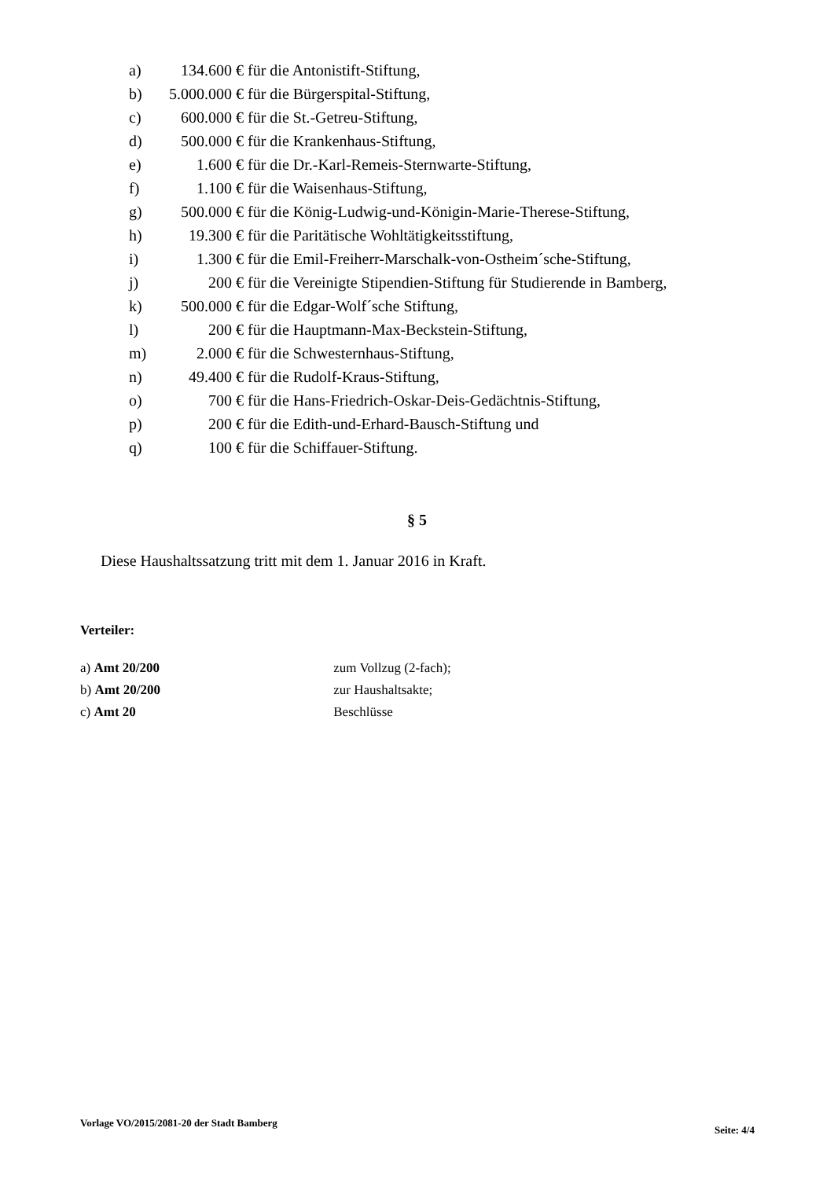a) 134.600 € für die Antonistift-Stiftung,
b) 5.000.000 € für die Bürgerspital-Stiftung,
c) 600.000 € für die St.-Getreu-Stiftung,
d) 500.000 € für die Krankenhaus-Stiftung,
e) 1.600 € für die Dr.-Karl-Remeis-Sternwarte-Stiftung,
f) 1.100 € für die Waisenhaus-Stiftung,
g) 500.000 € für die König-Ludwig-und-Königin-Marie-Therese-Stiftung,
h) 19.300 € für die Paritätische Wohltätigkeitsstiftung,
i) 1.300 € für die Emil-Freiherr-Marschalk-von-Ostheim´sche-Stiftung,
j) 200 € für die Vereinigte Stipendien-Stiftung für Studierende in Bamberg,
k) 500.000 € für die Edgar-Wolf´sche Stiftung,
l) 200 € für die Hauptmann-Max-Beckstein-Stiftung,
m) 2.000 € für die Schwesternhaus-Stiftung,
n) 49.400 € für die Rudolf-Kraus-Stiftung,
o) 700 € für die Hans-Friedrich-Oskar-Deis-Gedächtnis-Stiftung,
p) 200 € für die Edith-und-Erhard-Bausch-Stiftung und
q) 100 € für die Schiffauer-Stiftung.
§ 5
Diese Haushaltssatzung tritt mit dem 1. Januar 2016 in Kraft.
Verteiler:
a) Amt 20/200 zum Vollzug (2-fach);
b) Amt 20/200 zur Haushaltsakte;
c) Amt 20 Beschlüsse
Vorlage VO/2015/2081-20 der Stadt Bamberg
Seite: 4/4